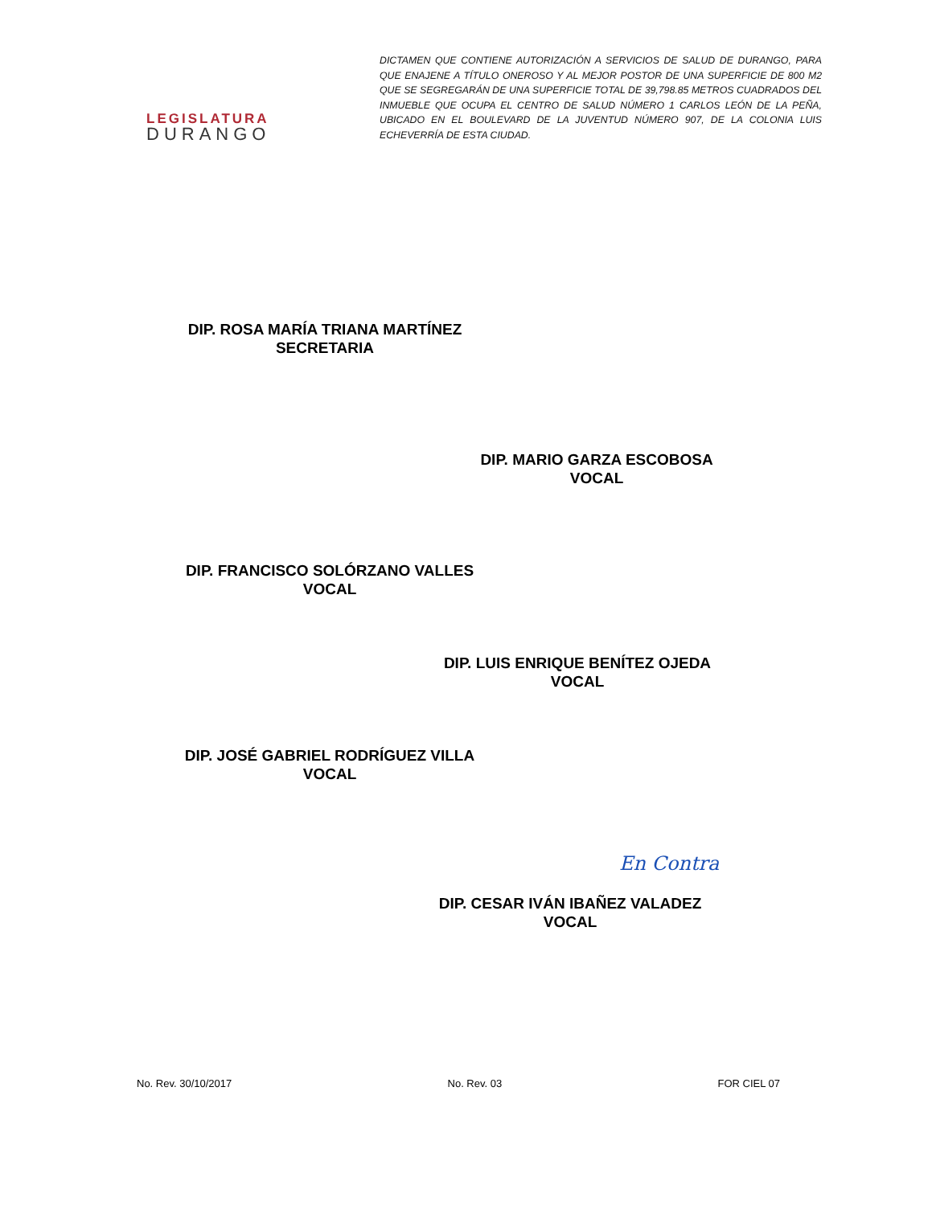LEGISLATURA
DURANGO
DICTAMEN QUE CONTIENE AUTORIZACIÓN A SERVICIOS DE SALUD DE DURANGO, PARA QUE ENAJENE A TÍTULO ONEROSO Y AL MEJOR POSTOR DE UNA SUPERFICIE DE 800 M2 QUE SE SEGREGARÁN DE UNA SUPERFICIE TOTAL DE 39,798.85 METROS CUADRADOS DEL INMUEBLE QUE OCUPA EL CENTRO DE SALUD NÚMERO 1 CARLOS LEÓN DE LA PEÑA, UBICADO EN EL BOULEVARD DE LA JUVENTUD NÚMERO 907, DE LA COLONIA LUIS ECHEVERRÍA DE ESTA CIUDAD.
DIP. ROSA MARÍA TRIANA MARTÍNEZ
SECRETARIA
DIP. MARIO GARZA ESCOBOSA
VOCAL
DIP. FRANCISCO SOLÓRZANO VALLES
VOCAL
DIP. LUIS ENRIQUE BENÍTEZ OJEDA
VOCAL
DIP. JOSÉ GABRIEL RODRÍGUEZ VILLA
VOCAL
DIP. CESAR IVÁN IBAÑEZ VALADEZ
VOCAL
En Contra
No. Rev. 30/10/2017 No. Rev. 03 FOR CIEL 07